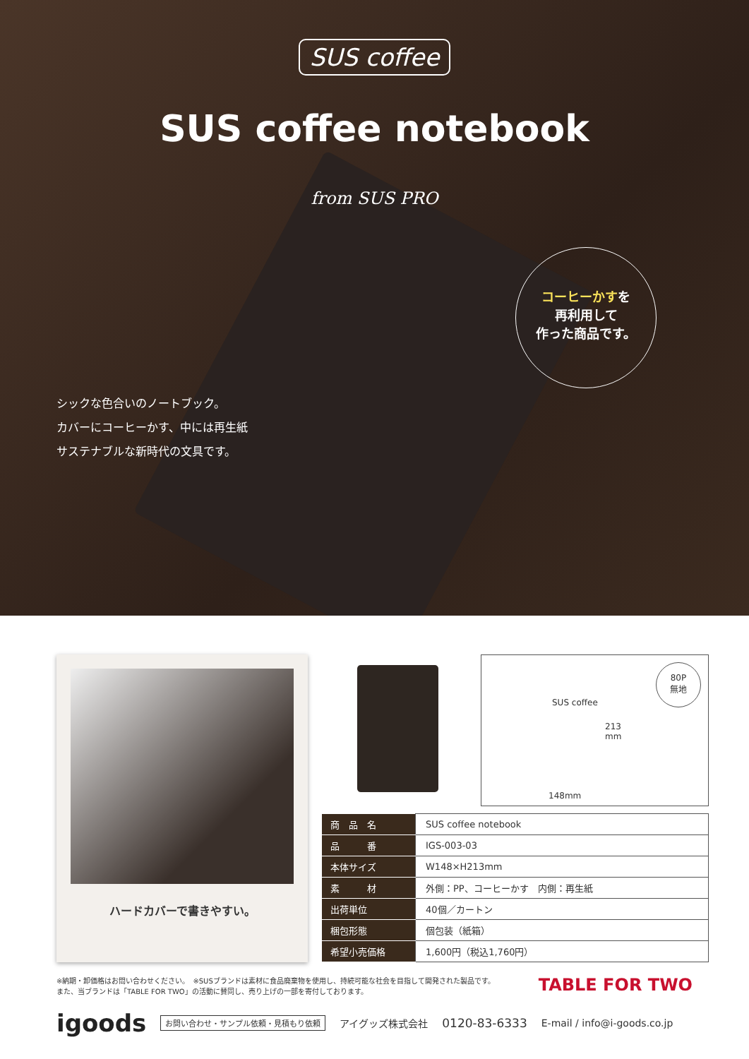SUS coffee
SUS coffee notebook
from SUS PRO
コーヒーかすを
再利用して
作った商品です。
シックな色合いのノートブック。
カバーにコーヒーかす、中には再生紙
サステナブルな新時代の文具です。
ハードカバーで書きやすい。
80P
無地
SUS coffee
213
mm
148mm
| 商 品 名 | SUS coffee notebook |
| 品 番 | IGS-003-03 |
| 本体サイズ | W148×H213mm |
| 素 材 | 外側：PP、コーヒーかす 内側：再生紙 |
| 出荷単位 | 40個／カートン |
| 梱包形態 | 個包装（紙箱） |
| 希望小売価格 | 1,600円（税込1,760円） |
※納期・卸価格はお問い合わせください。　※SUSブランドは素材に食品廃棄物を使用し、持続可能な社会を目指して開発された製品です。
また、当ブランドは「TABLE FOR TWO」の活動に賛同し、売り上げの一部を寄付しております。
TABLE FOR TWO
igoods お問い合わせ・サンプル依頼・見積もり依頼 アイグッズ株式会社 0120-83-6333 E-mail / info@i-goods.co.jp